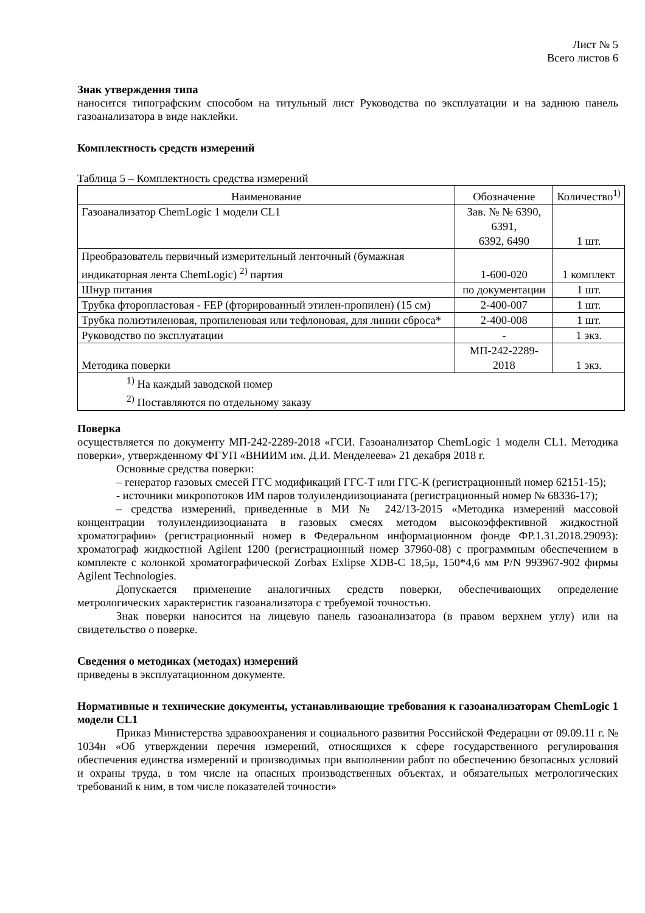Лист № 5
Всего листов 6
Знак утверждения типа
наносится типографским способом на титульный лист Руководства по эксплуатации и на заднюю панель газоанализатора в виде наклейки.
Комплектность средств измерений
Таблица 5 – Комплектность средства измерений
| Наименование | Обозначение | Количество<sup>1)</sup> |
| --- | --- | --- |
| Газоанализатор ChemLogic 1 модели CL1 | Зав. № № 6390, 6391, 6392, 6490 | 1 шт. |
| Преобразователь первичный измерительный ленточный (бумажная индикаторная лента ChemLogic) <sup>2)</sup> партия | 1-600-020 | 1 комплект |
| Шнур питания | по документации | 1 шт. |
| Трубка фторопластовая - FEP (фторированный этилен-пропилен) (15 см) | 2-400-007 | 1 шт. |
| Трубка полиэтиленовая, пропиленовая или тефлоновая, для линии сброса* | 2-400-008 | 1 шт. |
| Руководство по эксплуатации | - | 1 экз. |
| Методика поверки | МП-242-2289-2018 | 1 экз. |
| <sup>1)</sup> На каждый заводской номер <sup>2)</sup> Поставляются по отдельному заказу | | |
Поверка
осуществляется по документу МП-242-2289-2018 «ГСИ. Газоанализатор ChemLogic 1 модели CL1. Методика поверки», утвержденному ФГУП «ВНИИМ им. Д.И. Менделеева» 21 декабря 2018 г.
Основные средства поверки:
– генератор газовых смесей ГГС модификаций ГГС-Т или ГГС-К (регистрационный номер 62151-15);
- источники микропотоков ИМ паров толуилендиизоцианата (регистрационный номер № 68336-17);
– средства измерений, приведенные в МИ № 242/13-2015 «Методика измерений массовой концентрации толуилендиизоцианата в газовых смесях методом высокоэффективной жидкостной хроматографии» (регистрационный номер в Федеральном информационном фонде ФР.1.31.2018.29093): хроматограф жидкостной Agilent 1200 (регистрационный номер 37960-08) с программным обеспечением в комплекте с колонкой хроматографической Zorbax Exlipse XDB-C 18,5μ, 150*4,6 мм P/N 993967-902 фирмы Agilent Technologies.
Допускается применение аналогичных средств поверки, обеспечивающих определение метрологических характеристик газоанализатора с требуемой точностью.
Знак поверки наносится на лицевую панель газоанализатора (в правом верхнем углу) или на свидетельство о поверке.
Сведения о методиках (методах) измерений
приведены в эксплуатационном документе.
Нормативные и технические документы, устанавливающие требования к газоанализаторам ChemLogic 1 модели CL1
Приказ Министерства здравоохранения и социального развития Российской Федерации от 09.09.11 г. № 1034н «Об утверждении перечня измерений, относящихся к сфере государственного регулирования обеспечения единства измерений и производимых при выполнении работ по обеспечению безопасных условий и охраны труда, в том числе на опасных производственных объектах, и обязательных метрологических требований к ним, в том числе показателей точности»